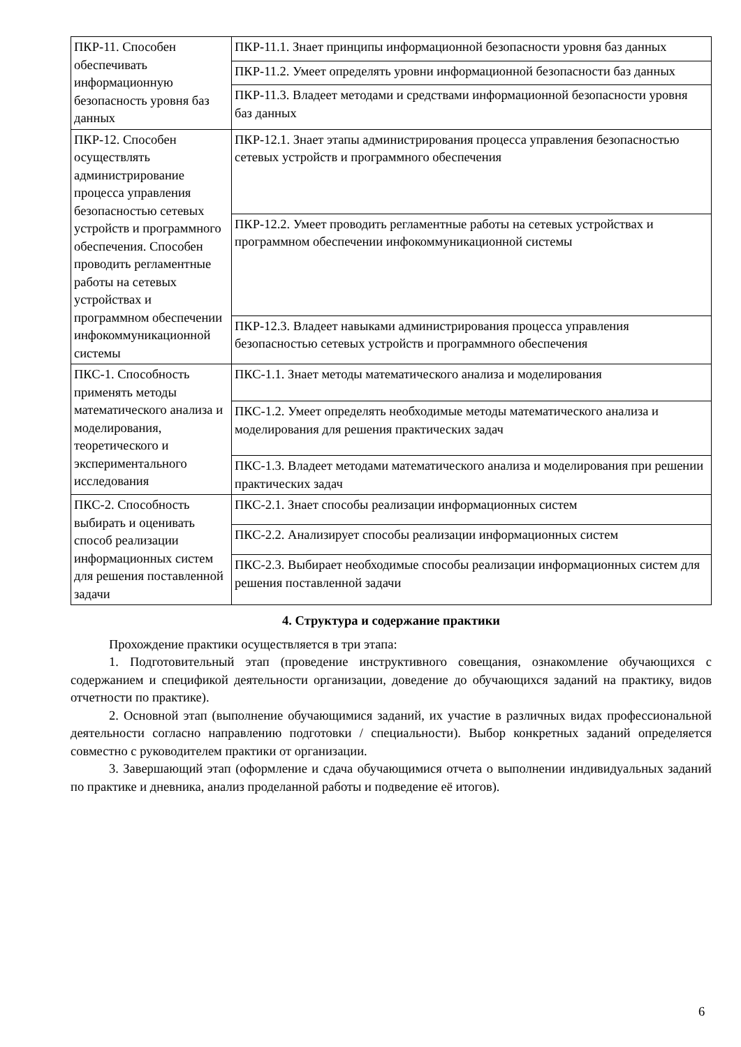| ПКР-11. Способен обеспечивать информационную безопасность уровня баз данных | ПКР-11.1. Знает принципы информационной безопасности уровня баз данных |
| | ПКР-11.2. Умеет определять уровни информационной безопасности баз данных |
| | ПКР-11.3. Владеет методами и средствами информационной безопасности уровня баз данных |
| ПКР-12. Способен осуществлять администрирование процесса управления безопасностью сетевых устройств и программного обеспечения. Способен проводить регламентные работы на сетевых устройствах и программном обеспечении инфокоммуникационной системы | ПКР-12.1. Знает этапы администрирования процесса управления безопасностью сетевых устройств и программного обеспечения |
| | ПКР-12.2. Умеет проводить регламентные работы на сетевых устройствах и программном обеспечении инфокоммуникационной системы |
| | ПКР-12.3. Владеет навыками администрирования процесса управления безопасностью сетевых устройств и программного обеспечения |
| ПКС-1. Способность применять методы математического анализа и моделирования, теоретического и экспериментального исследования | ПКС-1.1. Знает методы математического анализа и моделирования |
| | ПКС-1.2. Умеет определять необходимые методы математического анализа и моделирования для решения практических задач |
| | ПКС-1.3. Владеет методами математического анализа и моделирования при решении практических задач |
| ПКС-2. Способность выбирать и оценивать способ реализации информационных систем для решения поставленной задачи | ПКС-2.1. Знает способы реализации информационных систем |
| | ПКС-2.2. Анализирует способы реализации информационных систем |
| | ПКС-2.3. Выбирает необходимые способы реализации информационных систем для решения поставленной задачи |
4. Структура и содержание практики
Прохождение практики осуществляется в три этапа:
1. Подготовительный этап (проведение инструктивного совещания, ознакомление обучающихся с содержанием и спецификой деятельности организации, доведение до обучающихся заданий на практику, видов отчетности по практике).
2. Основной этап (выполнение обучающимися заданий, их участие в различных видах профессиональной деятельности согласно направлению подготовки / специальности). Выбор конкретных заданий определяется совместно с руководителем практики от организации.
3. Завершающий этап (оформление и сдача обучающимися отчета о выполнении индивидуальных заданий по практике и дневника, анализ проделанной работы и подведение её итогов).
6